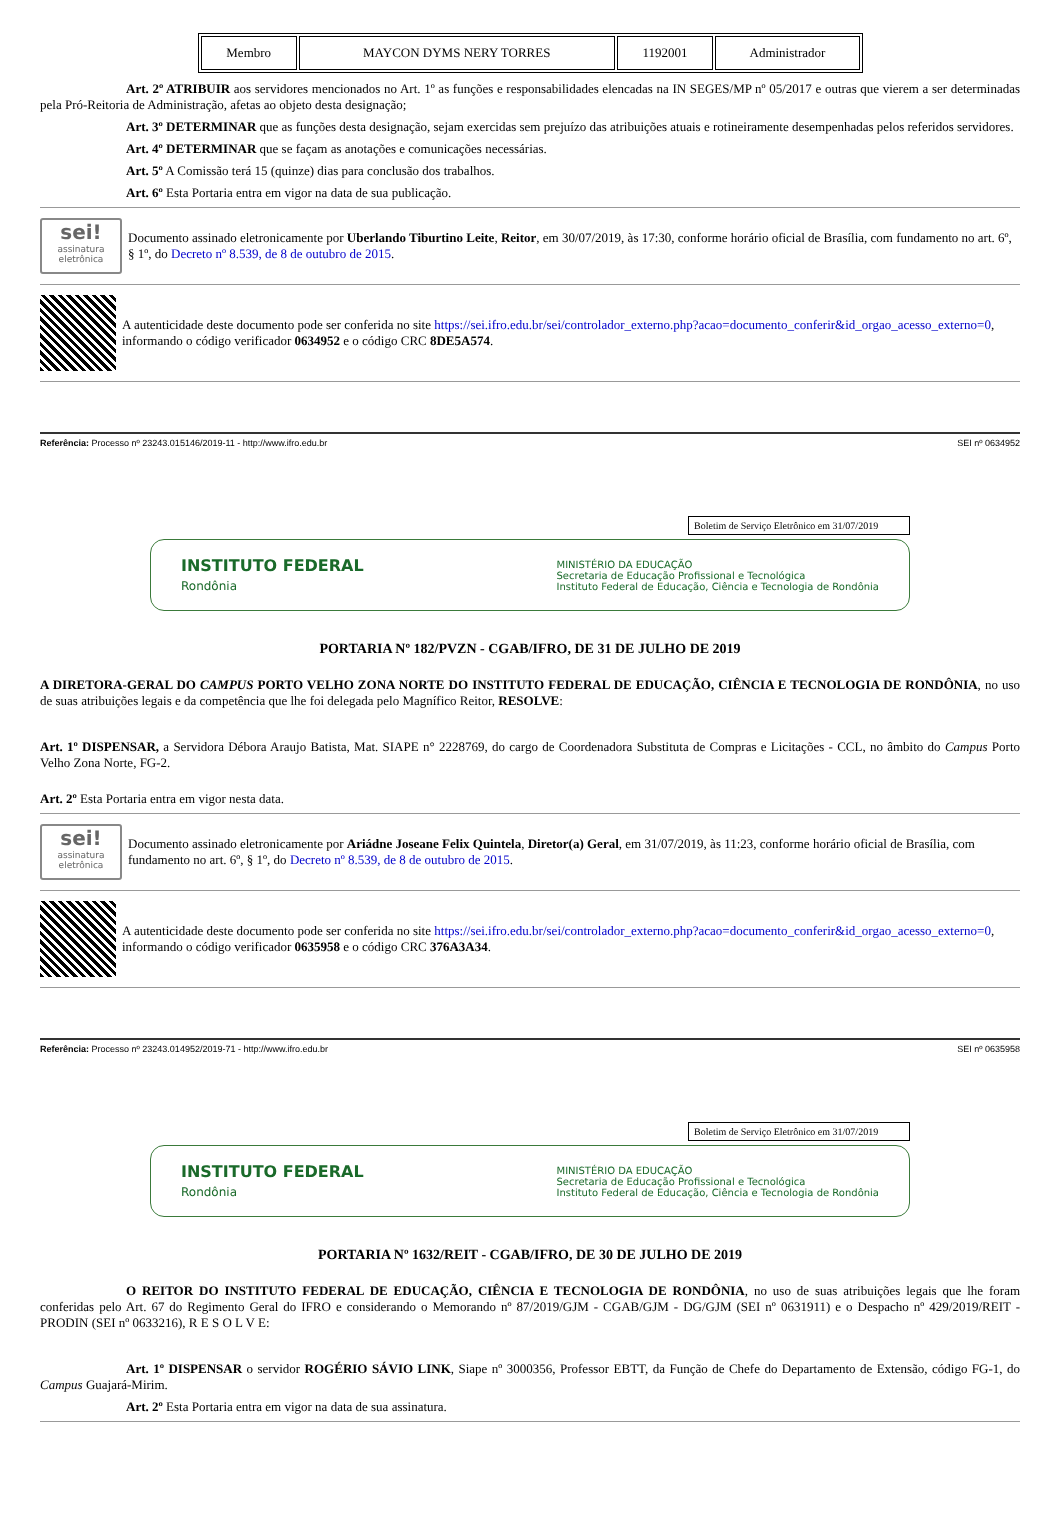| Membro | MAYCON DYMS NERY TORRES | 1192001 | Administrador |
Art. 2º ATRIBUIR aos servidores mencionados no Art. 1º as funções e responsabilidades elencadas na IN SEGES/MP nº 05/2017 e outras que vierem a ser determinadas pela Pró-Reitoria de Administração, afetas ao objeto desta designação;
Art. 3º DETERMINAR que as funções desta designação, sejam exercidas sem prejuízo das atribuições atuais e rotineiramente desempenhadas pelos referidos servidores.
Art. 4º DETERMINAR que se façam as anotações e comunicações necessárias.
Art. 5º A Comissão terá 15 (quinze) dias para conclusão dos trabalhos.
Art. 6º Esta Portaria entra em vigor na data de sua publicação.
sei!
assinatura eletrônica
Documento assinado eletronicamente por Uberlando Tiburtino Leite, Reitor, em 30/07/2019, às 17:30, conforme horário oficial de Brasília, com fundamento no art. 6º, § 1º, do Decreto nº 8.539, de 8 de outubro de 2015.
A autenticidade deste documento pode ser conferida no site https://sei.ifro.edu.br/sei/controlador_externo.php?acao=documento_conferir&id_orgao_acesso_externo=0, informando o código verificador 0634952 e o código CRC 8DE5A574.
Referência: Processo nº 23243.015146/2019-11 - http://www.ifro.edu.br SEI nº 0634952
Boletim de Serviço Eletrônico em 31/07/2019
INSTITUTO FEDERAL
Rondônia
MINISTÉRIO DA EDUCAÇÃO
Secretaria de Educação Profissional e Tecnológica
Instituto Federal de Educação, Ciência e Tecnologia de Rondônia
PORTARIA Nº 182/PVZN - CGAB/IFRO, DE 31 DE JULHO DE 2019
A DIRETORA-GERAL DO CAMPUS PORTO VELHO ZONA NORTE DO INSTITUTO FEDERAL DE EDUCAÇÃO, CIÊNCIA E TECNOLOGIA DE RONDÔNIA, no uso de suas atribuições legais e da competência que lhe foi delegada pelo Magnífico Reitor, RESOLVE:
Art. 1º DISPENSAR, a Servidora Débora Araujo Batista, Mat. SIAPE n° 2228769, do cargo de Coordenadora Substituta de Compras e Licitações - CCL, no âmbito do Campus Porto Velho Zona Norte, FG-2.
Art. 2º Esta Portaria entra em vigor nesta data.
sei!
assinatura eletrônica
Documento assinado eletronicamente por Ariádne Joseane Felix Quintela, Diretor(a) Geral, em 31/07/2019, às 11:23, conforme horário oficial de Brasília, com fundamento no art. 6º, § 1º, do Decreto nº 8.539, de 8 de outubro de 2015.
A autenticidade deste documento pode ser conferida no site https://sei.ifro.edu.br/sei/controlador_externo.php?acao=documento_conferir&id_orgao_acesso_externo=0, informando o código verificador 0635958 e o código CRC 376A3A34.
Referência: Processo nº 23243.014952/2019-71 - http://www.ifro.edu.br SEI nº 0635958
Boletim de Serviço Eletrônico em 31/07/2019
INSTITUTO FEDERAL
Rondônia
MINISTÉRIO DA EDUCAÇÃO
Secretaria de Educação Profissional e Tecnológica
Instituto Federal de Educação, Ciência e Tecnologia de Rondônia
PORTARIA Nº 1632/REIT - CGAB/IFRO, DE 30 DE JULHO DE 2019
O REITOR DO INSTITUTO FEDERAL DE EDUCAÇÃO, CIÊNCIA E TECNOLOGIA DE RONDÔNIA, no uso de suas atribuições legais que lhe foram conferidas pelo Art. 67 do Regimento Geral do IFRO e considerando o Memorando nº 87/2019/GJM - CGAB/GJM - DG/GJM (SEI nº 0631911) e o Despacho nº 429/2019/REIT - PRODIN (SEI nº 0633216), R E S O L V E:
Art. 1º DISPENSAR o servidor ROGÉRIO SÁVIO LINK, Siape nº 3000356, Professor EBTT, da Função de Chefe do Departamento de Extensão, código FG-1, do Campus Guajará-Mirim.
Art. 2º Esta Portaria entra em vigor na data de sua assinatura.